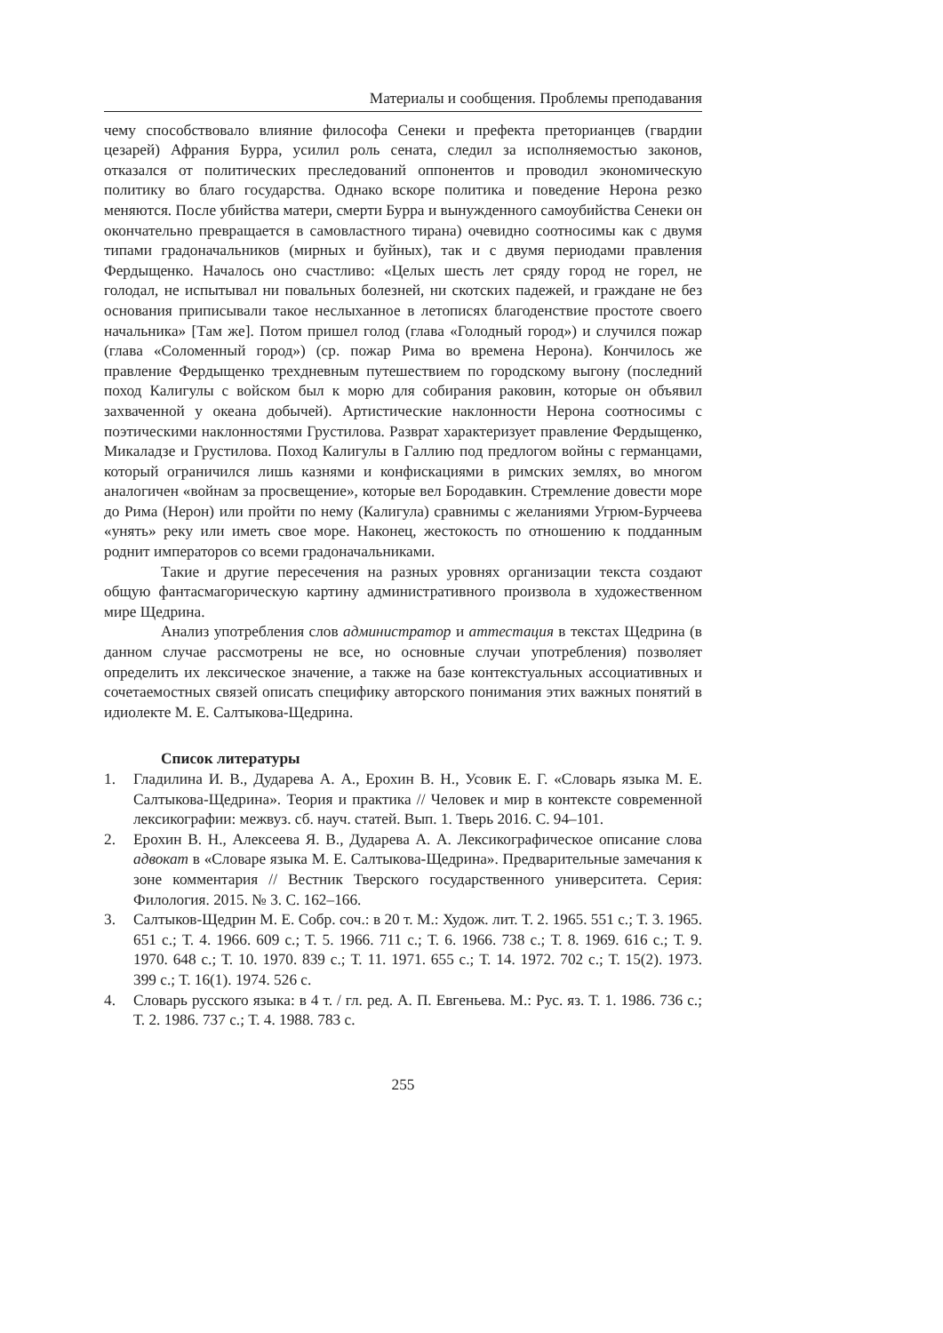Материалы и сообщения. Проблемы преподавания
чему способствовало влияние философа Сенеки и префекта преторианцев (гвардии цезарей) Афрания Бурра, усилил роль сената, следил за исполняемостью законов, отказался от политических преследований оппонентов и проводил экономическую политику во благо государства. Однако вскоре политика и поведение Нерона резко меняются. После убийства матери, смерти Бурра и вынужденного самоубийства Сенеки он окончательно превращается в самовластного тирана) очевидно соотносимы как с двумя типами градоначальников (мирных и буйных), так и с двумя периодами правления Фердыщенко. Началось оно счастливо: «Целых шесть лет сряду город не горел, не голодал, не испытывал ни повальных болезней, ни скотских падежей, и граждане не без основания приписывали такое неслыханное в летописях благоденствие простоте своего начальника» [Там же]. Потом пришел голод (глава «Голодный город») и случился пожар (глава «Соломенный город») (ср. пожар Рима во времена Нерона). Кончилось же правление Фердыщенко трехдневным путешествием по городскому выгону (последний поход Калигулы с войском был к морю для собирания раковин, которые он объявил захваченной у океана добычей). Артистические наклонности Нерона соотносимы с поэтическими наклонностями Грустилова. Разврат характеризует правление Фердыщенко, Микаладзе и Грустилова. Поход Калигулы в Галлию под предлогом войны с германцами, который ограничился лишь казнями и конфискациями в римских землях, во многом аналогичен «войнам за просвещение», которые вел Бородавкин. Стремление довести море до Рима (Нерон) или пройти по нему (Калигула) сравнимы с желаниями Угрюм-Бурчеева «унять» реку или иметь свое море. Наконец, жестокость по отношению к подданным роднит императоров со всеми градоначальниками.
Такие и другие пересечения на разных уровнях организации текста создают общую фантасмагорическую картину административного произвола в художественном мире Щедрина.
Анализ употребления слов администратор и аттестация в текстах Щедрина (в данном случае рассмотрены не все, но основные случаи употребления) позволяет определить их лексическое значение, а также на базе контекстуальных ассоциативных и сочетаемостных связей описать специфику авторского понимания этих важных понятий в идиолекте М. Е. Салтыкова-Щедрина.
Список литературы
1. Гладилина И. В., Дударева А. А., Ерохин В. Н., Усовик Е. Г. «Словарь языка М. Е. Салтыкова-Щедрина». Теория и практика // Человек и мир в контексте современной лексикографии: межвуз. сб. науч. статей. Вып. 1. Тверь 2016. С. 94–101.
2. Ерохин В. Н., Алексеева Я. В., Дударева А. А. Лексикографическое описание слова адвокат в «Словаре языка М. Е. Салтыкова-Щедрина». Предварительные замечания к зоне комментария // Вестник Тверского государственного университета. Серия: Филология. 2015. № 3. С. 162–166.
3. Салтыков-Щедрин М. Е. Собр. соч.: в 20 т. М.: Худож. лит. Т. 2. 1965. 551 с.; Т. 3. 1965. 651 с.; Т. 4. 1966. 609 с.; Т. 5. 1966. 711 с.; Т. 6. 1966. 738 с.; Т. 8. 1969. 616 с.; Т. 9. 1970. 648 с.; Т. 10. 1970. 839 с.; Т. 11. 1971. 655 с.; Т. 14. 1972. 702 с.; Т. 15(2). 1973. 399 с.; Т. 16(1). 1974. 526 с.
4. Словарь русского языка: в 4 т. / гл. ред. А. П. Евгеньева. М.: Рус. яз. Т. 1. 1986. 736 с.; Т. 2. 1986. 737 с.; Т. 4. 1988. 783 с.
255